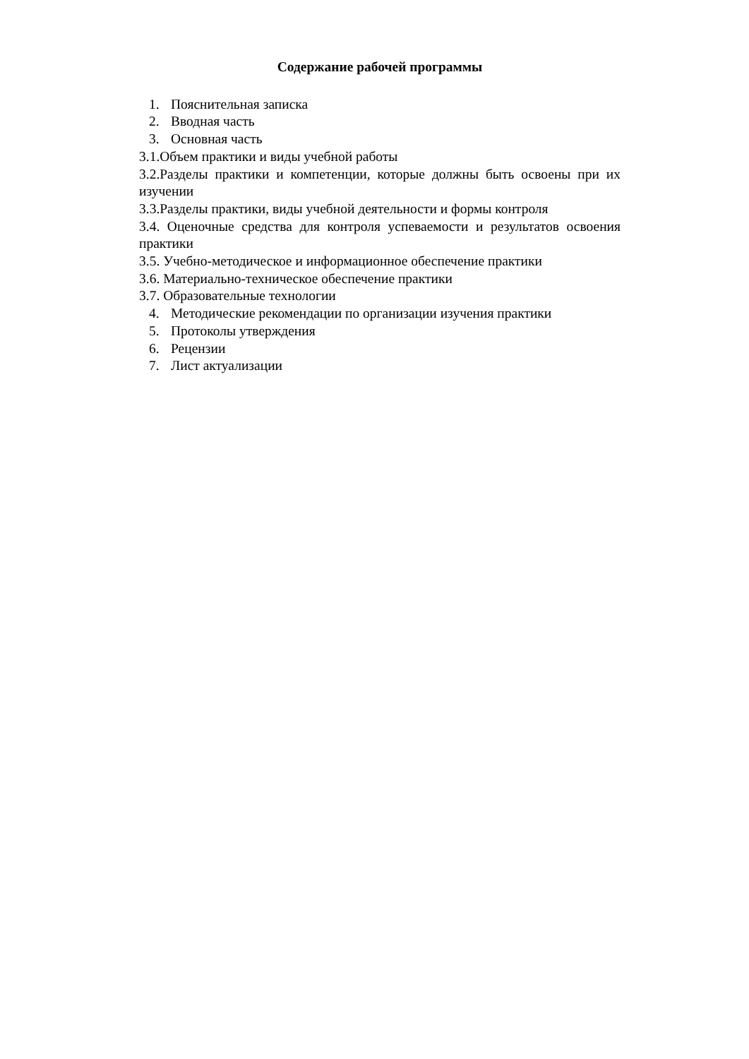Содержание рабочей программы
1. Пояснительная записка
2. Вводная часть
3. Основная часть
3.1.Объем практики и виды учебной работы
3.2.Разделы практики и компетенции, которые должны быть освоены при их изучении
3.3.Разделы практики, виды учебной деятельности и формы контроля
3.4. Оценочные средства для контроля успеваемости и результатов освоения практики
3.5. Учебно-методическое и информационное обеспечение практики
3.6. Материально-техническое обеспечение практики
3.7. Образовательные технологии
4. Методические рекомендации по организации изучения практики
5. Протоколы утверждения
6. Рецензии
7. Лист актуализации